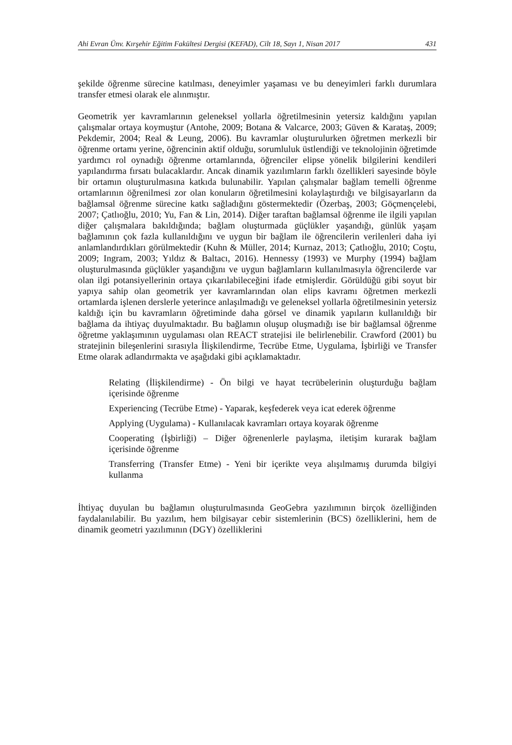Ahi Evran Ünv. Kırşehir Eğitim Fakültesi Dergisi (KEFAD), Cilt 18, Sayı 1, Nisan 2017 431
şekilde öğrenme sürecine katılması, deneyimler yaşaması ve bu deneyimleri farklı durumlara transfer etmesi olarak ele alınmıştır.
Geometrik yer kavramlarının geleneksel yollarla öğretilmesinin yetersiz kaldığını yapılan çalışmalar ortaya koymuştur (Antohe, 2009; Botana & Valcarce, 2003; Güven & Karataş, 2009; Pekdemir, 2004; Real & Leung, 2006). Bu kavramlar oluşturulurken öğretmen merkezli bir öğrenme ortamı yerine, öğrencinin aktif olduğu, sorumluluk üstlendiği ve teknolojinin öğretimde yardımcı rol oynadığı öğrenme ortamlarında, öğrenciler elipse yönelik bilgilerini kendileri yapılandırma fırsatı bulacaklardır. Ancak dinamik yazılımların farklı özellikleri sayesinde böyle bir ortamın oluşturulmasına katkıda bulunabilir. Yapılan çalışmalar bağlam temelli öğrenme ortamlarının öğrenilmesi zor olan konuların öğretilmesini kolaylaştırdığı ve bilgisayarların da bağlamsal öğrenme sürecine katkı sağladığını göstermektedir (Özerbaş, 2003; Göçmençelebi, 2007; Çatlıoğlu, 2010; Yu, Fan & Lin, 2014). Diğer taraftan bağlamsal öğrenme ile ilgili yapılan diğer çalışmalara bakıldığında; bağlam oluşturmada güçlükler yaşandığı, günlük yaşam bağlamının çok fazla kullanıldığını ve uygun bir bağlam ile öğrencilerin verilenleri daha iyi anlamlandırdıkları görülmektedir (Kuhn & Müller, 2014; Kurnaz, 2013; Çatlıoğlu, 2010; Coştu, 2009; Ingram, 2003; Yıldız & Baltacı, 2016). Hennessy (1993) ve Murphy (1994) bağlam oluşturulmasında güçlükler yaşandığını ve uygun bağlamların kullanılmasıyla öğrencilerde var olan ilgi potansiyellerinin ortaya çıkarılabileceğini ifade etmişlerdir. Görüldüğü gibi soyut bir yapıya sahip olan geometrik yer kavramlarından olan elips kavramı öğretmen merkezli ortamlarda işlenen derslerle yeterince anlaşılmadığı ve geleneksel yollarla öğretilmesinin yetersiz kaldığı için bu kavramların öğretiminde daha görsel ve dinamik yapıların kullanıldığı bir bağlama da ihtiyaç duyulmaktadır. Bu bağlamın oluşup oluşmadığı ise bir bağlamsal öğrenme öğretme yaklaşımının uygulaması olan REACT stratejisi ile belirlenebilir. Crawford (2001) bu stratejinin bileşenlerini sırasıyla İlişkilendirme, Tecrübe Etme, Uygulama, İşbirliği ve Transfer Etme olarak adlandırmakta ve aşağıdaki gibi açıklamaktadır.
Relating (İlişkilendirme) - Ön bilgi ve hayat tecrübelerinin oluşturduğu bağlam içerisinde öğrenme
Experiencing (Tecrübe Etme) - Yaparak, keşfederek veya icat ederek öğrenme
Applying (Uygulama) - Kullanılacak kavramları ortaya koyarak öğrenme
Cooperating (İşbirliği) – Diğer öğrenenlerle paylaşma, iletişim kurarak bağlam içerisinde öğrenme
Transferring (Transfer Etme) - Yeni bir içerikte veya alışılmamış durumda bilgiyi kullanma
İhtiyaç duyulan bu bağlamın oluşturulmasında GeoGebra yazılımının birçok özelliğinden faydalanılabilir. Bu yazılım, hem bilgisayar cebir sistemlerinin (BCS) özelliklerini, hem de dinamik geometri yazılımının (DGY) özelliklerini